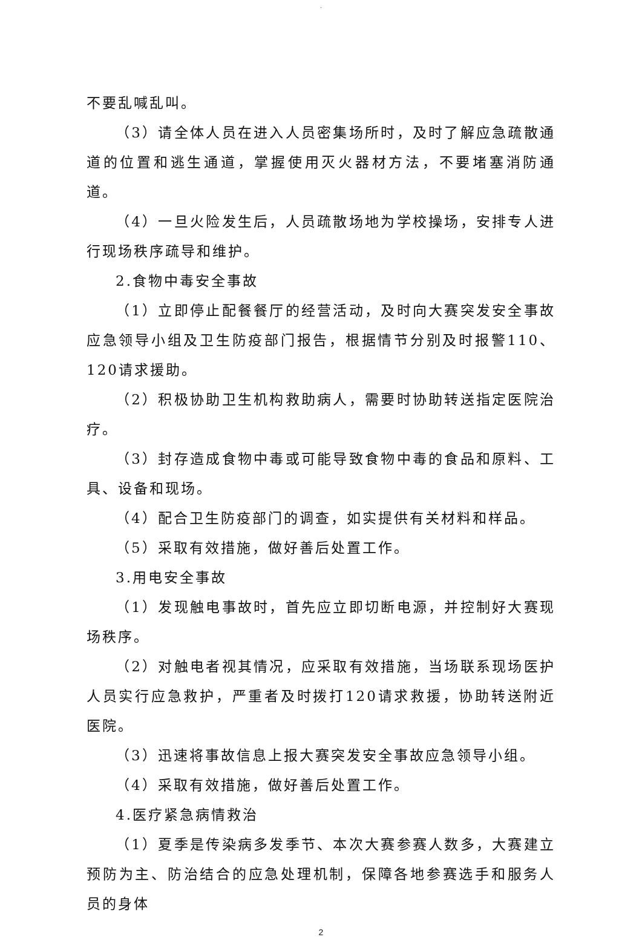.
不要乱喊乱叫。
（3）请全体人员在进入人员密集场所时，及时了解应急疏散通道的位置和逃生通道，掌握使用灭火器材方法，不要堵塞消防通道。
（4）一旦火险发生后，人员疏散场地为学校操场，安排专人进行现场秩序疏导和维护。
2.食物中毒安全事故
（1）立即停止配餐餐厅的经营活动，及时向大赛突发安全事故应急领导小组及卫生防疫部门报告，根据情节分别及时报警110、120请求援助。
（2）积极协助卫生机构救助病人，需要时协助转送指定医院治疗。
（3）封存造成食物中毒或可能导致食物中毒的食品和原料、工具、设备和现场。
（4）配合卫生防疫部门的调查，如实提供有关材料和样品。
（5）采取有效措施，做好善后处置工作。
3.用电安全事故
（1）发现触电事故时，首先应立即切断电源，并控制好大赛现场秩序。
（2）对触电者视其情况，应采取有效措施，当场联系现场医护人员实行应急救护，严重者及时拨打120请求救援，协助转送附近医院。
（3）迅速将事故信息上报大赛突发安全事故应急领导小组。
（4）采取有效措施，做好善后处置工作。
4.医疗紧急病情救治
（1）夏季是传染病多发季节、本次大赛参赛人数多，大赛建立预防为主、防治结合的应急处理机制，保障各地参赛选手和服务人员的身体
2